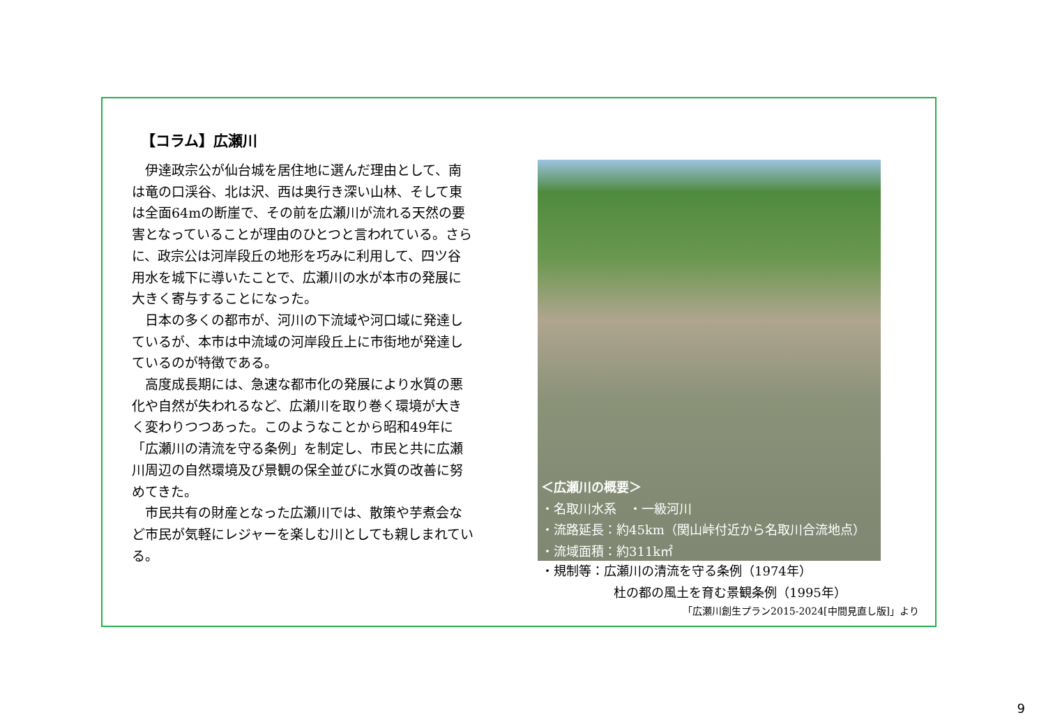【コラム】広瀬川
伊達政宗公が仙台城を居住地に選んだ理由として、南は竜の口渓谷、北は沢、西は奥行き深い山林、そして東は全面64mの断崖で、その前を広瀬川が流れる天然の要害となっていることが理由のひとつと言われている。さらに、政宗公は河岸段丘の地形を巧みに利用して、四ツ谷用水を城下に導いたことで、広瀬川の水が本市の発展に大きく寄与することになった。
日本の多くの都市が、河川の下流域や河口域に発達しているが、本市は中流域の河岸段丘上に市街地が発達しているのが特徴である。
高度成長期には、急速な都市化の発展により水質の悪化や自然が失われるなど、広瀬川を取り巻く環境が大きく変わりつつあった。このようなことから昭和49年に「広瀬川の清流を守る条例」を制定し、市民と共に広瀬川周辺の自然環境及び景観の保全並びに水質の改善に努めてきた。
市民共有の財産となった広瀬川では、散策や芋煮会など市民が気軽にレジャーを楽しむ川としても親しまれている。
＜広瀬川の概要＞
・名取川水系　・一級河川
・流路延長：約45km（関山峠付近から名取川合流地点）
・流域面積：約311k㎡
・規制等：広瀬川の清流を守る条例（1974年）
杜の都の風土を育む景観条例（1995年）
「広瀬川創生プラン2015-2024[中間見直し版]」より
9